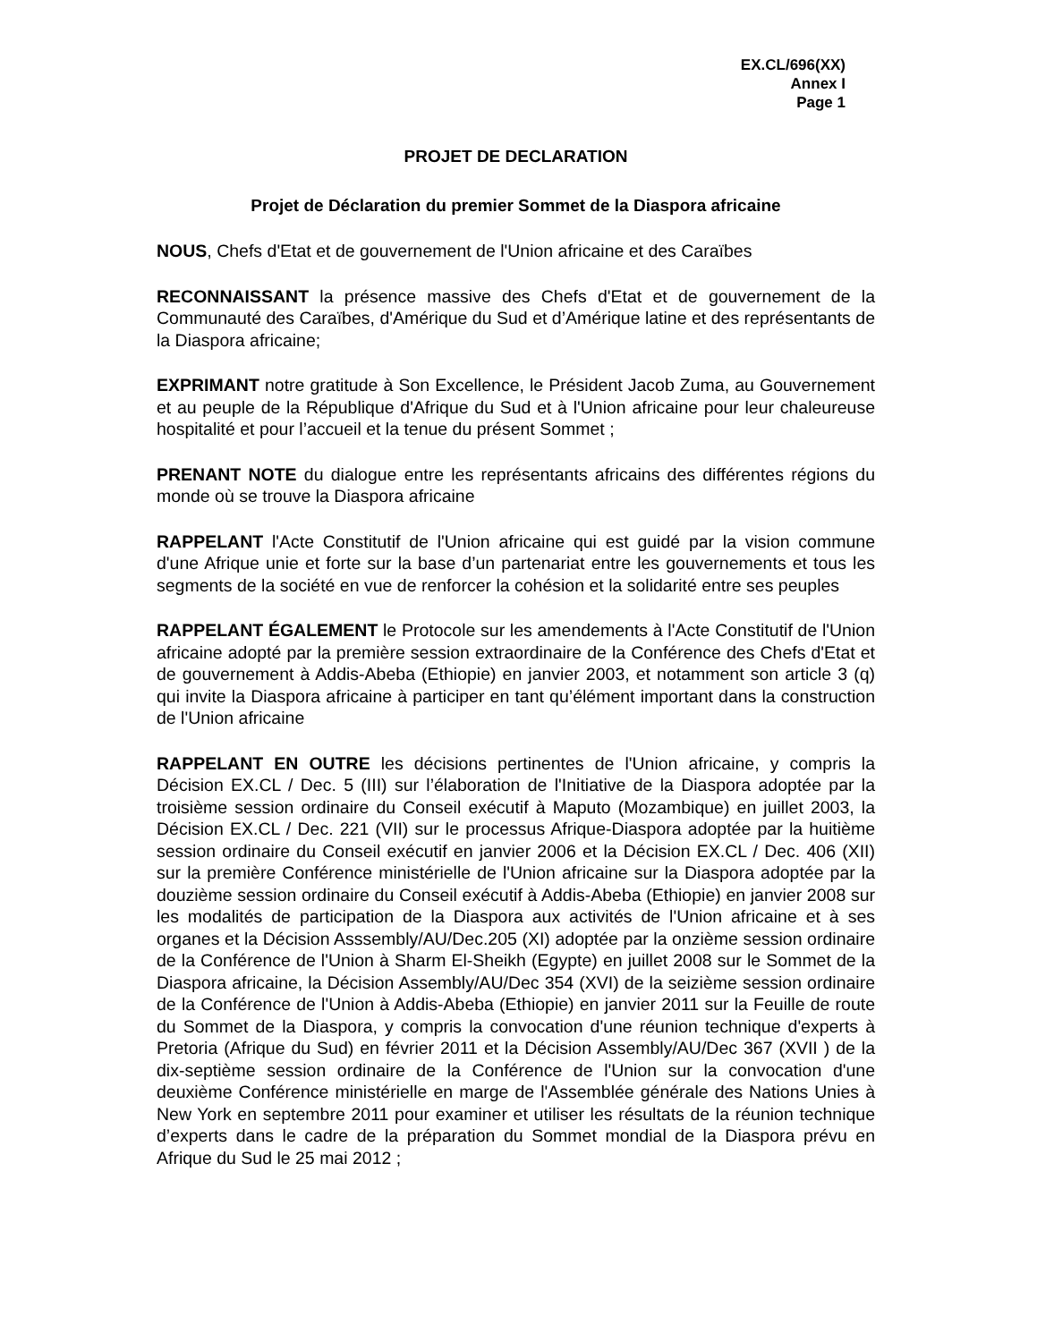EX.CL/696(XX)
Annex I
Page 1
PROJET DE DECLARATION
Projet de Déclaration du premier Sommet de la Diaspora africaine
NOUS, Chefs d'Etat et de gouvernement de l'Union africaine et des Caraïbes
RECONNAISSANT la présence massive des Chefs d'Etat et de gouvernement de la Communauté des Caraïbes, d'Amérique du Sud et d’Amérique latine et des représentants de la Diaspora africaine;
EXPRIMANT notre gratitude à Son Excellence, le Président Jacob Zuma, au Gouvernement et au peuple de la République d'Afrique du Sud et à l'Union africaine pour leur chaleureuse hospitalité et pour l’accueil et la tenue du présent Sommet ;
PRENANT NOTE du dialogue entre les représentants africains des différentes régions du monde où se trouve la Diaspora africaine
RAPPELANT l'Acte Constitutif de l'Union africaine qui est guidé par la vision commune d'une Afrique unie et forte sur la base d’un partenariat entre les gouvernements et tous les segments de la société en vue de renforcer la cohésion et la solidarité entre ses peuples
RAPPELANT ÉGALEMENT le Protocole sur les amendements à l'Acte Constitutif de l'Union africaine adopté par la première session extraordinaire de la Conférence des Chefs d'Etat et de gouvernement à Addis-Abeba (Ethiopie) en janvier 2003, et notamment son article 3 (q) qui invite la Diaspora africaine à participer en tant qu’élément important dans la construction de l'Union africaine
RAPPELANT EN OUTRE les décisions pertinentes de l'Union africaine, y compris la Décision EX.CL / Dec. 5 (III) sur l’élaboration de l'Initiative de la Diaspora adoptée par la troisième session ordinaire du Conseil exécutif à Maputo (Mozambique) en juillet 2003, la Décision EX.CL / Dec. 221 (VII) sur le processus Afrique-Diaspora adoptée par la huitième session ordinaire du Conseil exécutif en janvier 2006 et la Décision EX.CL / Dec. 406 (XII) sur la première Conférence ministérielle de l'Union africaine sur la Diaspora adoptée par la douzième session ordinaire du Conseil exécutif à Addis-Abeba (Ethiopie) en janvier 2008 sur les modalités de participation de la Diaspora aux activités de l'Union africaine et à ses organes et la Décision Asssembly/AU/Dec.205 (XI) adoptée par la onzième session ordinaire de la Conférence de l'Union à Sharm El-Sheikh (Egypte) en juillet 2008 sur le Sommet de la Diaspora africaine, la Décision Assembly/AU/Dec 354 (XVI) de la seizième session ordinaire de la Conférence de l'Union à Addis-Abeba (Ethiopie) en janvier 2011 sur la Feuille de route du Sommet de la Diaspora, y compris la convocation d'une réunion technique d'experts à Pretoria (Afrique du Sud) en février 2011 et la Décision Assembly/AU/Dec 367 (XVII ) de la dix-septième session ordinaire de la Conférence de l'Union sur la convocation d'une deuxième Conférence ministérielle en marge de l'Assemblée générale des Nations Unies à New York en septembre 2011 pour examiner et utiliser les résultats de la réunion technique d’experts dans le cadre de la préparation du Sommet mondial de la Diaspora prévu en Afrique du Sud le 25 mai 2012 ;